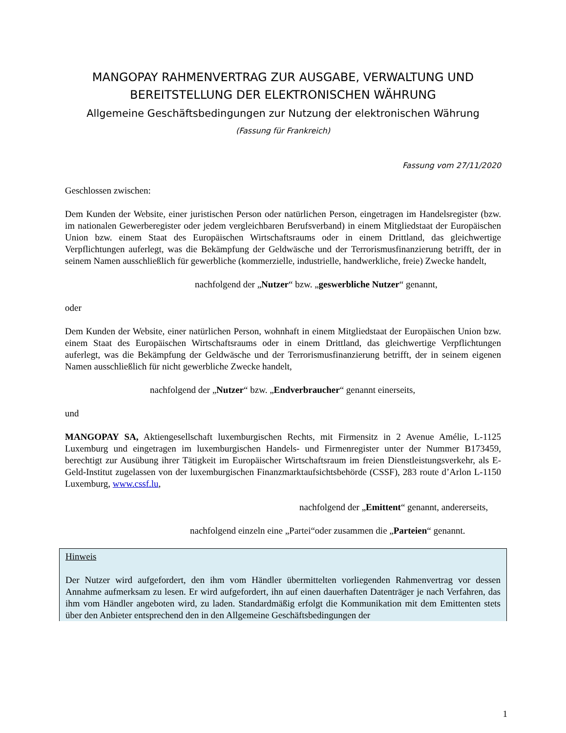MANGOPAY RAHMENVERTRAG ZUR AUSGABE, VERWALTUNG UND BEREITSTELLUNG DER ELEKTRONISCHEN WÄHRUNG
Allgemeine Geschäftsbedingungen zur Nutzung der elektronischen Währung
(Fassung für Frankreich)
Fassung vom 27/11/2020
Geschlossen zwischen:
Dem Kunden der Website, einer juristischen Person oder natürlichen Person, eingetragen im Handelsregister (bzw. im nationalen Gewerberegister oder jedem vergleichbaren Berufsverband) in einem Mitgliedstaat der Europäischen Union bzw. einem Staat des Europäischen Wirtschaftsraums oder in einem Drittland, das gleichwertige Verpflichtungen auferlegt, was die Bekämpfung der Geldwäsche und der Terrorismusfinanzierung betrifft, der in seinem Namen ausschließlich für gewerbliche (kommerzielle, industrielle, handwerkliche, freie) Zwecke handelt,
nachfolgend der „Nutzer“ bzw. „geswerbliche Nutzer“ genannt,
oder
Dem Kunden der Website, einer natürlichen Person, wohnhaft in einem Mitgliedstaat der Europäischen Union bzw. einem Staat des Europäischen Wirtschaftsraums oder in einem Drittland, das gleichwertige Verpflichtungen auferlegt, was die Bekämpfung der Geldwäsche und der Terrorismusfinanzierung betrifft, der in seinem eigenen Namen ausschließlich für nicht gewerbliche Zwecke handelt,
nachfolgend der „Nutzer“ bzw. „Endverbraucher“ genannt einerseits,
und
MANGOPAY SA, Aktiengesellschaft luxemburgischen Rechts, mit Firmensitz in 2 Avenue Amélie, L-1125 Luxemburg und eingetragen im luxemburgischen Handels- und Firmenregister unter der Nummer B173459, berechtigt zur Ausübung ihrer Tätigkeit im Europäischer Wirtschaftsraum im freien Dienstleistungsverkehr, als E-Geld-Institut zugelassen von der luxemburgischen Finanzmarktaufsichtsbehörde (CSSF), 283 route d’Arlon L-1150 Luxemburg, www.cssf.lu,
nachfolgend der „Emittent“ genannt, andererseits,
nachfolgend einzeln eine „Partei“oder zusammen die „Parteien“ genannt.
Hinweis
Der Nutzer wird aufgefordert, den ihm vom Händler übermittelten vorliegenden Rahmenvertrag vor dessen Annahme aufmerksam zu lesen. Er wird aufgefordert, ihn auf einen dauerhaften Datenträger je nach Verfahren, das ihm vom Händler angeboten wird, zu laden. Standardmäßig erfolgt die Kommunikation mit dem Emittenten stets über den Anbieter entsprechend den in den Allgemeine Geschäftsbedingungen der
1